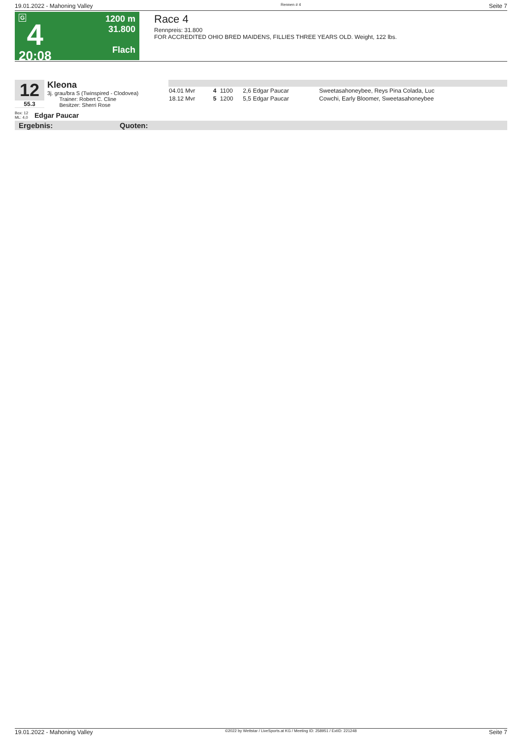19.01.2022 - Mahoning Valley Rennen # 4 Seite 7
G
4
20:08
1200 m
31.800
Flach
Race 4
Rennpreis: 31.800
FOR ACCREDITED OHIO BRED MAIDENS, FILLIES THREE YEARS OLD. Weight, 122 lbs.
12
55.3
Kleona
3j. grau/bra S (Twinspired - Clodovea)
Trainer: Robert C. Cline
Besitzer: Sherri Rose
Box: 12
ML: 4,0 Edgar Paucar
| 04.01 Mvr | 4 | 1100 | 2,6 Edgar Paucar | Sweetasahoneybee, Reys Pina Colada, Luc |
| 18.12 Mvr | 5 | 1200 | 5,5 Edgar Paucar | Cowchi, Early Bloomer, Sweetasahoneybee |
Ergebnis: Quoten:
19.01.2022 - Mahoning Valley ©2022 by Wettstar / LiveSports.at KG / Meeting ID: 258951 / ExtID: 221248 Seite 7